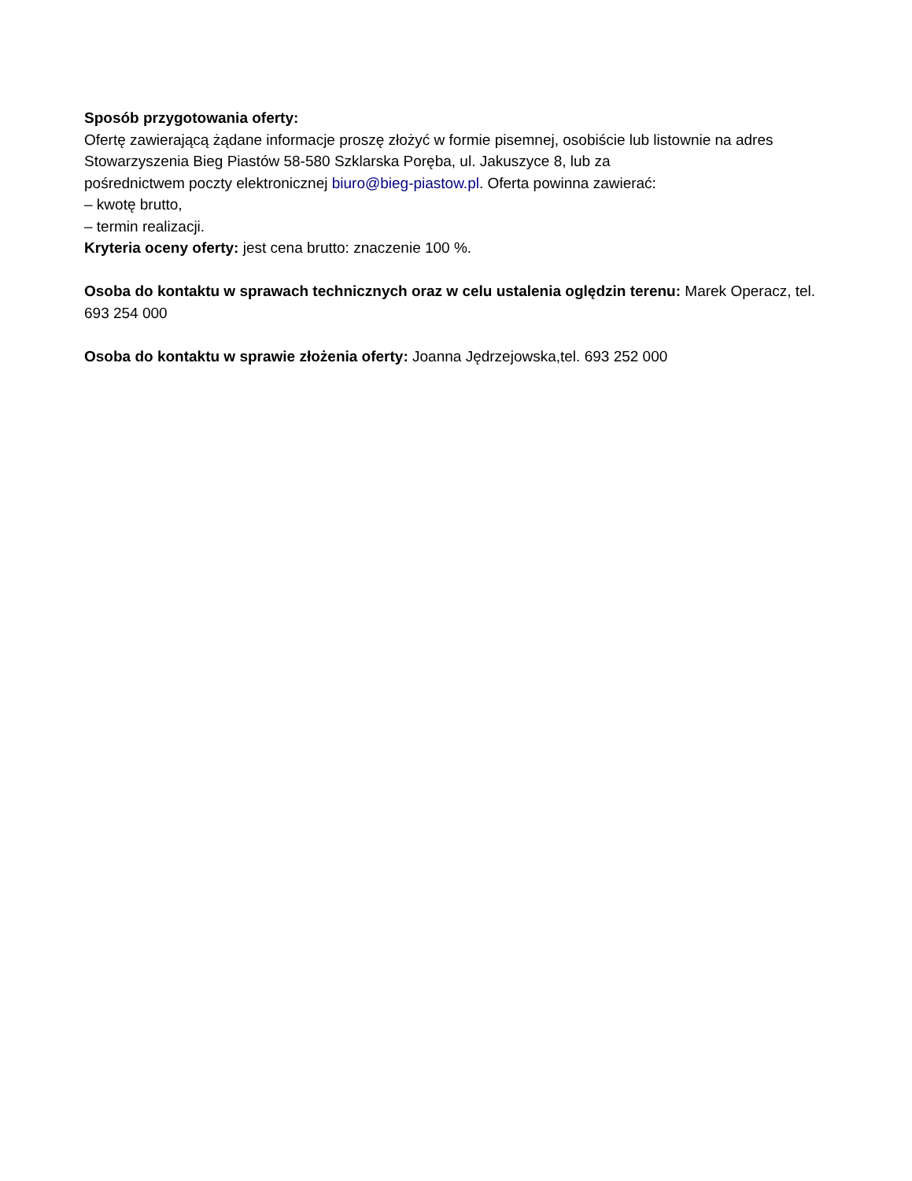Sposób przygotowania oferty:
Ofertę zawierającą żądane informacje proszę złożyć w formie pisemnej, osobiście lub listownie na adres Stowarzyszenia Bieg Piastów 58-580 Szklarska Poręba, ul. Jakuszyce 8, lub za
pośrednictwem poczty elektronicznej biuro@bieg-piastow.pl. Oferta powinna zawierać:
– kwotę brutto,
– termin realizacji.
Kryteria oceny oferty: jest cena brutto: znaczenie 100 %.
Osoba do kontaktu w sprawach technicznych oraz w celu ustalenia oględzin terenu: Marek Operacz, tel. 693 254 000
Osoba do kontaktu w sprawie złożenia oferty: Joanna Jędrzejowska,tel. 693 252 000